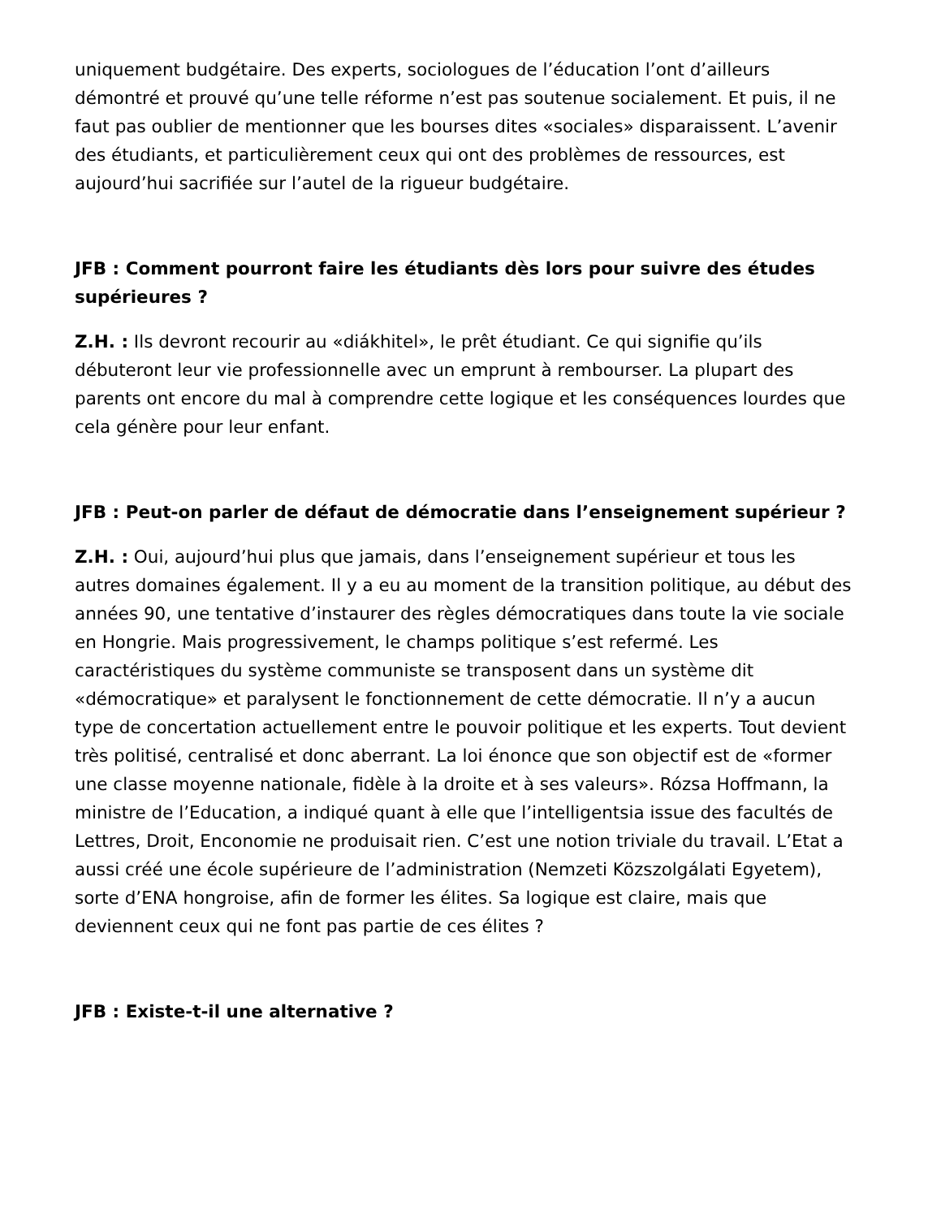uniquement budgétaire. Des experts, sociologues de l’éducation l’ont d’ailleurs démontré et prouvé qu’une telle réforme n’est pas soutenue socialement. Et puis, il ne faut pas oublier de mentionner que les bourses dites «sociales» disparaissent. L’avenir des étudiants, et particulièrement ceux qui ont des problèmes de ressources, est aujourd’hui sacrifiée sur l’autel de la rigueur budgétaire.
JFB : Comment pourront faire les étudiants dès lors pour suivre des études supérieures ?
Z.H. : Ils devront recourir au «diákhitel», le prêt étudiant. Ce qui signifie qu’ils débuteront leur vie professionnelle avec un emprunt à rembourser. La plupart des parents ont encore du mal à comprendre cette logique et les conséquences lourdes que cela génère pour leur enfant.
JFB : Peut-on parler de défaut de démocratie dans l’enseignement supérieur ?
Z.H. : Oui, aujourd’hui plus que jamais, dans l’enseignement supérieur et tous les autres domaines également. Il y a eu au moment de la transition politique, au début des années 90, une tentative d’instaurer des règles démocratiques dans toute la vie sociale en Hongrie. Mais progressivement, le champs politique s’est refermé. Les caractéristiques du système communiste se transposent dans un système dit «démocratique» et paralysent le fonctionnement de cette démocratie. Il n’y a aucun type de concertation actuellement entre le pouvoir politique et les experts. Tout devient très politisé, centralisé et donc aberrant. La loi énonce que son objectif est de «former une classe moyenne nationale, fidèle à la droite et à ses valeurs». Rózsa Hoffmann, la ministre de l’Education, a indiqué quant à elle que l’intelligentsia issue des facultés de Lettres, Droit, Enconomie ne produisait rien. C’est une notion triviale du travail. L’Etat a aussi créé une école supérieure de l’administration (Nemzeti Közszolgálati Egyetem), sorte d’ENA hongroise, afin de former les élites. Sa logique est claire, mais que deviennent ceux qui ne font pas partie de ces élites ?
JFB : Existe-t-il une alternative ?